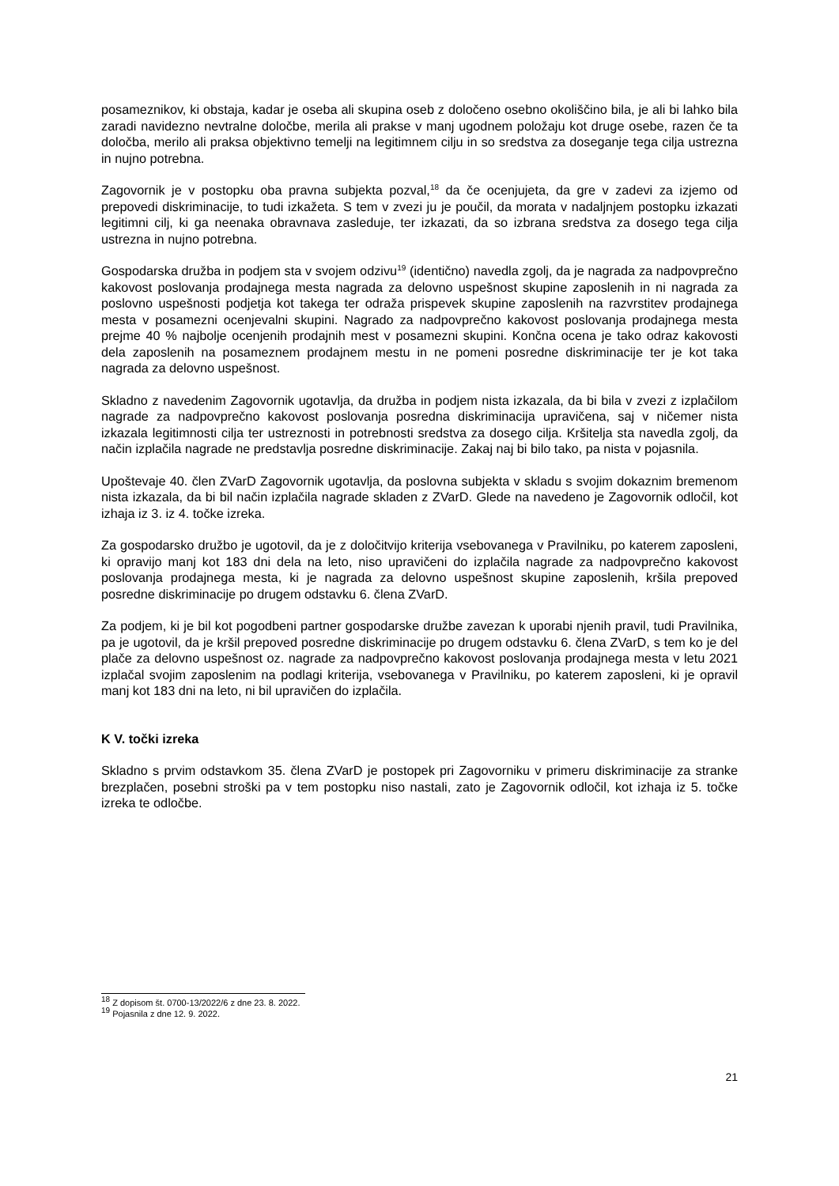posameznikov, ki obstaja, kadar je oseba ali skupina oseb z določeno osebno okoliščino bila, je ali bi lahko bila zaradi navidezno nevtralne določbe, merila ali prakse v manj ugodnem položaju kot druge osebe, razen če ta določba, merilo ali praksa objektivno temelji na legitimnem cilju in so sredstva za doseganje tega cilja ustrezna in nujno potrebna.
Zagovornik je v postopku oba pravna subjekta pozval,<sup>18</sup> da če ocenjujeta, da gre v zadevi za izjemo od prepovedi diskriminacije, to tudi izkažeta. S tem v zvezi ju je poučil, da morata v nadaljnjem postopku izkazati legitimni cilj, ki ga neenaka obravnava zasleduje, ter izkazati, da so izbrana sredstva za dosego tega cilja ustrezna in nujno potrebna.
Gospodarska družba in podjem sta v svojem odzivu<sup>19</sup> (identično) navedla zgolj, da je nagrada za nadpovprečno kakovost poslovanja prodajnega mesta nagrada za delovno uspešnost skupine zaposlenih in ni nagrada za poslovno uspešnosti podjetja kot takega ter odraža prispevek skupine zaposlenih na razvrstitev prodajnega mesta v posamezni ocenjevalni skupini. Nagrado za nadpovprečno kakovost poslovanja prodajnega mesta prejme 40 % najbolje ocenjenih prodajnih mest v posamezni skupini. Končna ocena je tako odraz kakovosti dela zaposlenih na posameznem prodajnem mestu in ne pomeni posredne diskriminacije ter je kot taka nagrada za delovno uspešnost.
Skladno z navedenim Zagovornik ugotavlja, da družba in podjem nista izkazala, da bi bila v zvezi z izplačilom nagrade za nadpovprečno kakovost poslovanja posredna diskriminacija upravičena, saj v ničemer nista izkazala legitimnosti cilja ter ustreznosti in potrebnosti sredstva za dosego cilja. Kršitelja sta navedla zgolj, da način izplačila nagrade ne predstavlja posredne diskriminacije. Zakaj naj bi bilo tako, pa nista v pojasnila.
Upoštevaje 40. člen ZVarD Zagovornik ugotavlja, da poslovna subjekta v skladu s svojim dokaznim bremenom nista izkazala, da bi bil način izplačila nagrade skladen z ZVarD. Glede na navedeno je Zagovornik odločil, kot izhaja iz 3. iz 4. točke izreka.
Za gospodarsko družbo je ugotovil, da je z določitvijo kriterija vsebovanega v Pravilniku, po katerem zaposleni, ki opravijo manj kot 183 dni dela na leto, niso upravičeni do izplačila nagrade za nadpovprečno kakovost poslovanja prodajnega mesta, ki je nagrada za delovno uspešnost skupine zaposlenih, kršila prepoved posredne diskriminacije po drugem odstavku 6. člena ZVarD.
Za podjem, ki je bil kot pogodbeni partner gospodarske družbe zavezan k uporabi njenih pravil, tudi Pravilnika, pa je ugotovil, da je kršil prepoved posredne diskriminacije po drugem odstavku 6. člena ZVarD, s tem ko je del plače za delovno uspešnost oz. nagrade za nadpovprečno kakovost poslovanja prodajnega mesta v letu 2021 izplačal svojim zaposlenim na podlagi kriterija, vsebovanega v Pravilniku, po katerem zaposleni, ki je opravil manj kot 183 dni na leto, ni bil upravičen do izplačila.
K V. točki izreka
Skladno s prvim odstavkom 35. člena ZVarD je postopek pri Zagovorniku v primeru diskriminacije za stranke brezplačen, posebni stroški pa v tem postopku niso nastali, zato je Zagovornik odločil, kot izhaja iz 5. točke izreka te odločbe.
<sup>18</sup> Z dopisom št. 0700-13/2022/6 z dne 23. 8. 2022.
<sup>19</sup> Pojasnila z dne 12. 9. 2022.
21